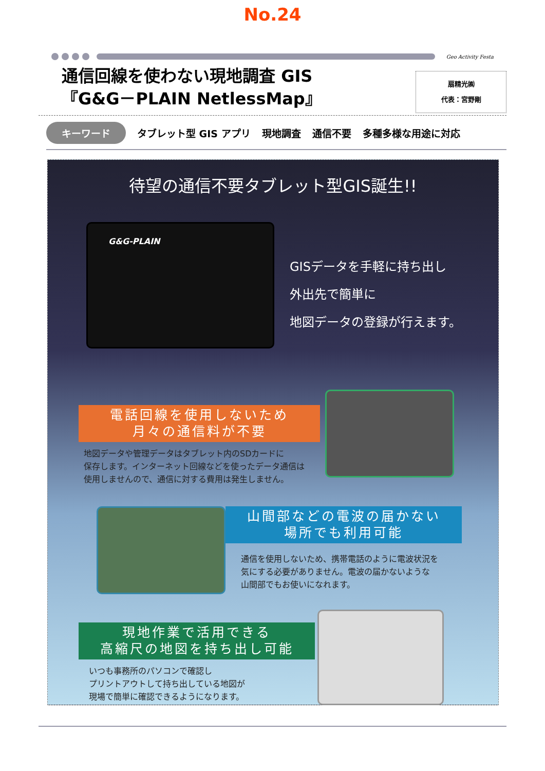No.24
Geo Activity Festa
通信回線を使わない現地調査 GIS
『G&G－PLAIN NetlessMap』
扇精光㈱
代表：宮野剛
キーワード タブレット型 GIS アプリ 現地調査 通信不要 多種多様な用途に対応
待望の通信不要タブレット型GIS誕生!!
G&G-PLAIN
GISデータを手軽に持ち出し
外出先で簡単に
地図データの登録が行えます。
電話回線を使用しないため
月々の通信料が不要
地図データや管理データはタブレット内のSDカードに
保存します。インターネット回線などを使ったデータ通信は
使用しませんので、通信に対する費用は発生しません。
山間部などの電波の届かない
場所でも利用可能
通信を使用しないため、携帯電話のように電波状況を
気にする必要がありません。電波の届かないような
山間部でもお使いになれます。
現地作業で活用できる
高縮尺の地図を持ち出し可能
いつも事務所のパソコンで確認し
プリントアウトして持ち出している地図が
現場で簡単に確認できるようになります。